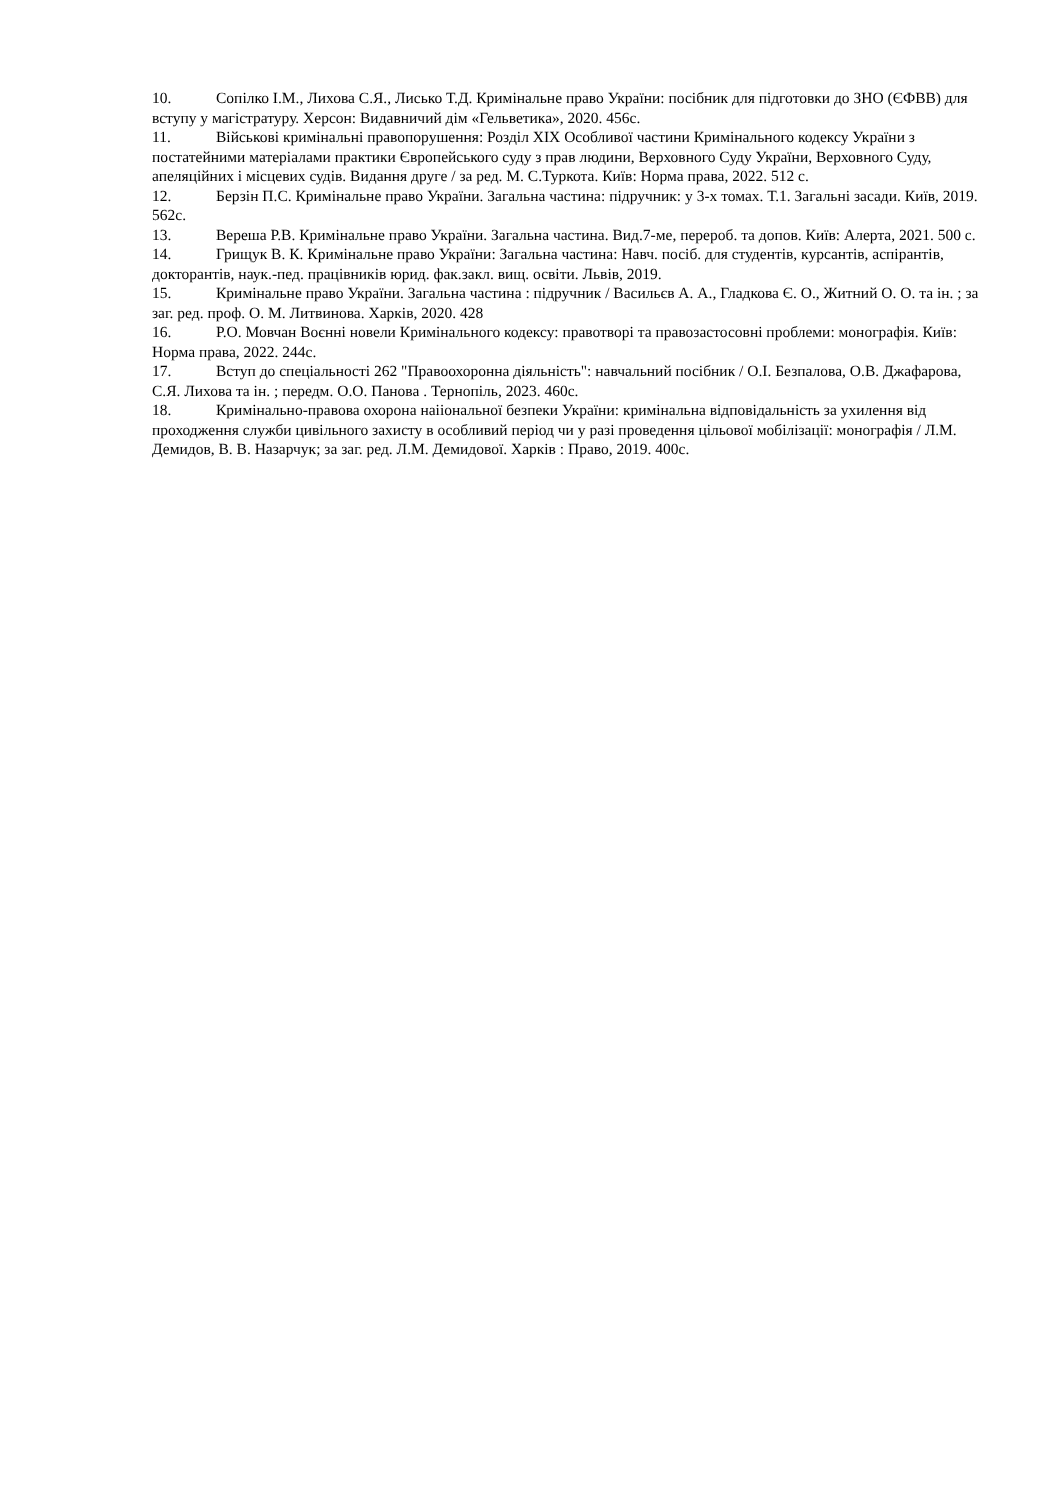10. Сопілко І.М., Лихова С.Я., Лисько Т.Д. Кримінальне право України: посібник для підготовки до ЗНО (ЄФВВ) для вступу у магістратуру. Херсон: Видавничий дім «Гельветика», 2020. 456с.
11. Військові кримінальні правопорушення: Розділ ХІХ Особливої частини Кримінального кодексу України з постатейними матеріалами практики Європейського суду з прав людини, Верховного Суду України, Верховного Суду, апеляційних і місцевих судів. Видання друге / за ред. М. С.Туркота. Київ: Норма права, 2022. 512 с.
12. Берзін П.С. Кримінальне право України. Загальна частина: підручник: у 3-х томах. Т.1. Загальні засади. Київ, 2019. 562с.
13. Вереша Р.В. Кримінальне право України. Загальна частина. Вид.7-ме, перероб. та допов. Київ: Алерта, 2021. 500 с.
14. Грищук В. К. Кримінальне право України: Загальна частина: Навч. посіб. для студентів, курсантів, аспірантів, докторантів, наук.-пед. працівників юрид. фак.закл. вищ. освіти. Львів, 2019.
15. Кримінальне право України. Загальна частина : підручник / Васильєв А. А., Гладкова Є. О., Житний О. О. та ін. ; за заг. ред. проф. О. М. Литвинова. Харків, 2020. 428
16. Р.О. Мовчан Воєнні новели Кримінального кодексу: правотворі та правозастосовні проблеми: монографія. Київ: Норма права, 2022. 244с.
17. Вступ до спеціальності 262 "Правоохоронна діяльність": навчальний посібник / О.І. Безпалова, О.В. Джафарова, С.Я. Лихова та ін. ; передм. О.О. Панова . Тернопіль, 2023. 460с.
18. Кримінально-правова охорона наіiональної безпеки України: кримінальна відповідальність за ухилення від проходження служби цивільного захисту в особливий період чи у разі проведення цільової мобілізації: монографія / Л.М. Демидов, В. В. Назарчук; за заг. ред. Л.М. Демидової. Харків : Право, 2019. 400с.